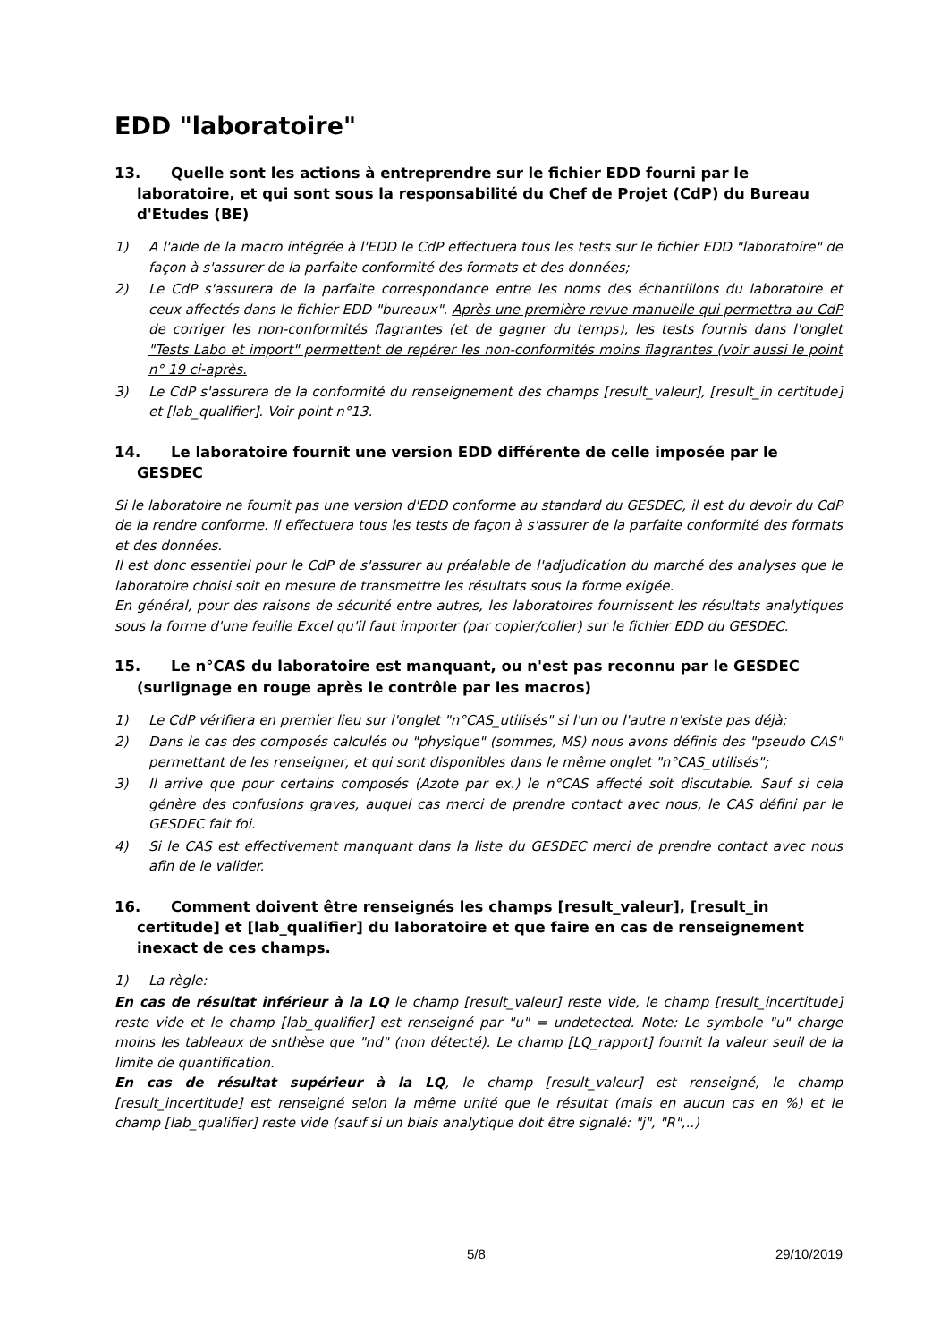EDD "laboratoire"
13. Quelle sont les actions à entreprendre sur le fichier EDD fourni par le laboratoire, et qui sont sous la responsabilité du Chef de Projet (CdP) du Bureau d'Etudes (BE)
1) A l'aide de la macro intégrée à l'EDD le CdP effectuera tous les tests sur le fichier EDD "laboratoire" de façon à s'assurer de la parfaite conformité des formats et des données;
2) Le CdP s'assurera de la parfaite correspondance entre les noms des échantillons du laboratoire et ceux affectés dans le fichier EDD "bureaux". Après une première revue manuelle qui permettra au CdP de corriger les non-conformités flagrantes (et de gagner du temps), les tests fournis dans l'onglet "Tests Labo et import" permettent de repérer les non-conformités moins flagrantes (voir aussi le point n° 19 ci-après.
3) Le CdP s'assurera de la conformité du renseignement des champs [result_valeur], [result_in certitude] et [lab_qualifier]. Voir point n°13.
14. Le laboratoire fournit une version EDD différente de celle imposée par le GESDEC
Si le laboratoire ne fournit pas une version d'EDD conforme au standard du GESDEC, il est du devoir du CdP de la rendre conforme. Il effectuera tous les tests de façon à s'assurer de la parfaite conformité des formats et des données.
Il est donc essentiel pour le CdP de s'assurer au préalable de l'adjudication du marché des analyses que le laboratoire choisi soit en mesure de transmettre les résultats sous la forme exigée.
En général, pour des raisons de sécurité entre autres, les laboratoires fournissent les résultats analytiques sous la forme d'une feuille Excel qu'il faut importer (par copier/coller) sur le fichier EDD du GESDEC.
15. Le n°CAS du laboratoire est manquant, ou n'est pas reconnu par le GESDEC (surlignage en rouge après le contrôle par les macros)
1) Le CdP vérifiera en premier lieu sur l'onglet "n°CAS_utilisés" si l'un ou l'autre n'existe pas déjà;
2) Dans le cas des composés calculés ou "physique" (sommes, MS) nous avons définis des "pseudo CAS" permettant de les renseigner, et qui sont disponibles dans le même onglet "n°CAS_utilisés";
3) Il arrive que pour certains composés (Azote par ex.) le n°CAS affecté soit discutable. Sauf si cela génère des confusions graves, auquel cas merci de prendre contact avec nous, le CAS défini par le GESDEC fait foi.
4) Si le CAS est effectivement manquant dans la liste du GESDEC merci de prendre contact avec nous afin de le valider.
16. Comment doivent être renseignés les champs [result_valeur], [result_in certitude] et [lab_qualifier] du laboratoire et que faire en cas de renseignement inexact de ces champs.
1) La règle:
En cas de résultat inférieur à la LQ le champ [result_valeur] reste vide, le champ [result_incertitude] reste vide et le champ [lab_qualifier] est renseigné par "u" = undetected. Note: Le symbole "u" charge moins les tableaux de snthèse que "nd" (non détecté). Le champ [LQ_rapport] fournit la valeur seuil de la limite de quantification.
En cas de résultat supérieur à la LQ, le champ [result_valeur] est renseigné, le champ [result_incertitude] est renseigné selon la même unité que le résultat (mais en aucun cas en %) et le champ [lab_qualifier] reste vide (sauf si un biais analytique doit être signalé: "j", "R",..)
5/8 29/10/2019